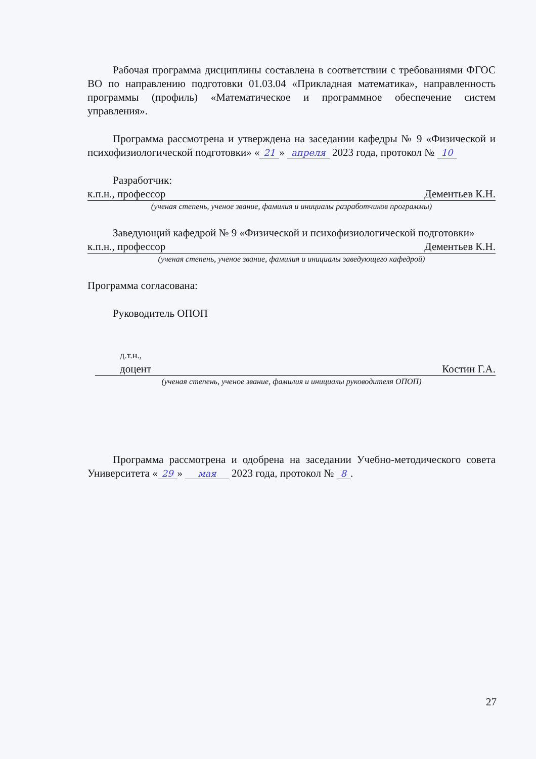Рабочая программа дисциплины составлена в соответствии с требованиями ФГОС ВО по направлению подготовки 01.03.04 «Прикладная математика», направленность программы (профиль) «Математическое и программное обеспечение систем управления».
Программа рассмотрена и утверждена на заседании кафедры № 9 «Физической и психофизиологической подготовки» « 21 » апреля 2023 года, протокол № 10
Разработчик:
к.п.н., профессор Дементьев К.Н.
(ученая степень, ученое звание, фамилия и инициалы разработчиков программы)
Заведующий кафедрой № 9 «Физической и психофизиологической подготовки»
к.п.н., профессор Дементьев К.Н.
(ученая степень, ученое звание, фамилия и инициалы заведующего кафедрой)
Программа согласована:
Руководитель ОПОП
д.т.н.,
доцент Костин Г.А.
(ученая степень, ученое звание, фамилия и инициалы руководителя ОПОП)
Программа рассмотрена и одобрена на заседании Учебно-методического совета Университета « 29 » мая 2023 года, протокол № 8.
27